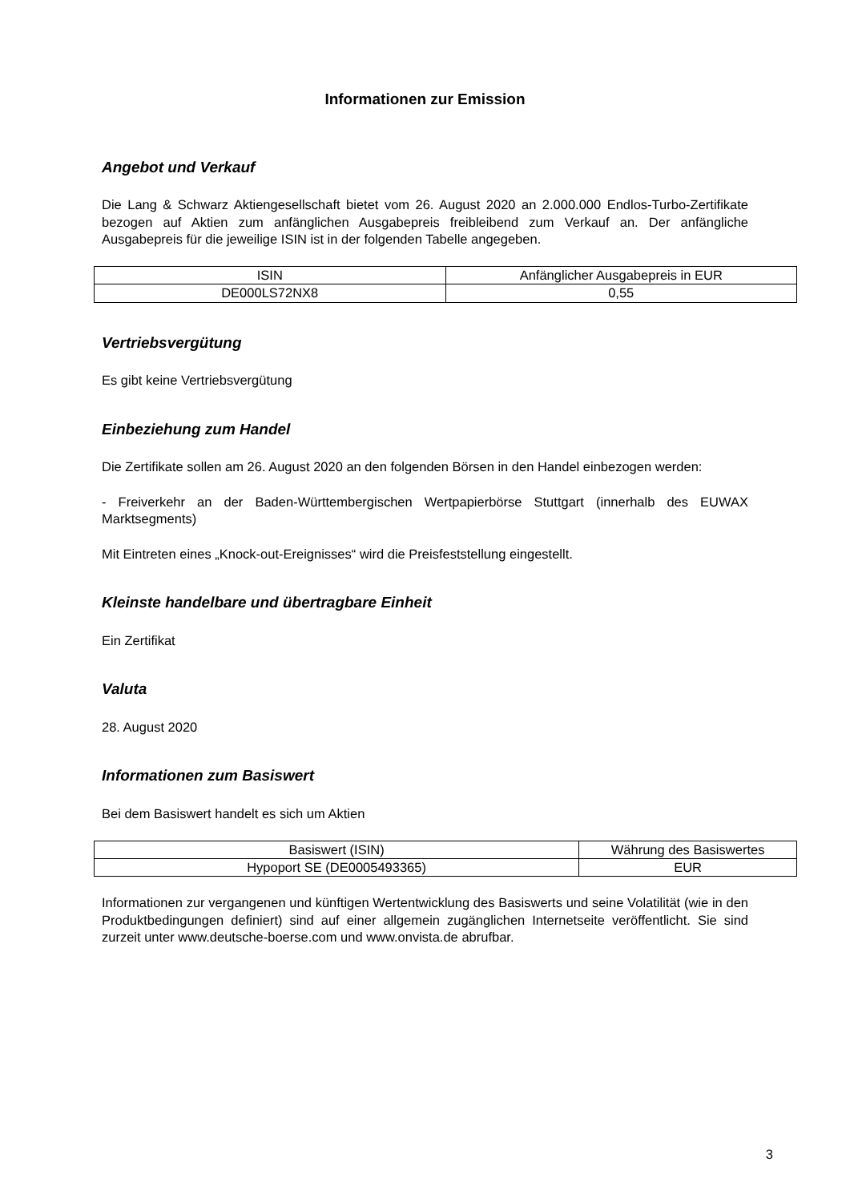Informationen zur Emission
Angebot und Verkauf
Die Lang & Schwarz Aktiengesellschaft bietet vom 26. August 2020 an 2.000.000 Endlos-Turbo-Zertifikate bezogen auf Aktien zum anfänglichen Ausgabepreis freibleibend zum Verkauf an. Der anfängliche Ausgabepreis für die jeweilige ISIN ist in der folgenden Tabelle angegeben.
| ISIN | Anfänglicher Ausgabepreis in EUR |
| DE000LS72NX8 | 0,55 |
Vertriebsvergütung
Es gibt keine Vertriebsvergütung
Einbeziehung zum Handel
Die Zertifikate sollen am 26. August 2020 an den folgenden Börsen in den Handel einbezogen werden:
- Freiverkehr an der Baden-Württembergischen Wertpapierbörse Stuttgart (innerhalb des EUWAX Marktsegments)
Mit Eintreten eines „Knock-out-Ereignisses“ wird die Preisfeststellung eingestellt.
Kleinste handelbare und übertragbare Einheit
Ein Zertifikat
Valuta
28. August 2020
Informationen zum Basiswert
Bei dem Basiswert handelt es sich um Aktien
| Basiswert (ISIN) | Währung des Basiswertes |
| Hypoport SE (DE0005493365) | EUR |
Informationen zur vergangenen und künftigen Wertentwicklung des Basiswerts und seine Volatilität (wie in den Produktbedingungen definiert) sind auf einer allgemein zugänglichen Internetseite veröffentlicht. Sie sind zurzeit unter www.deutsche-boerse.com und www.onvista.de abrufbar.
3